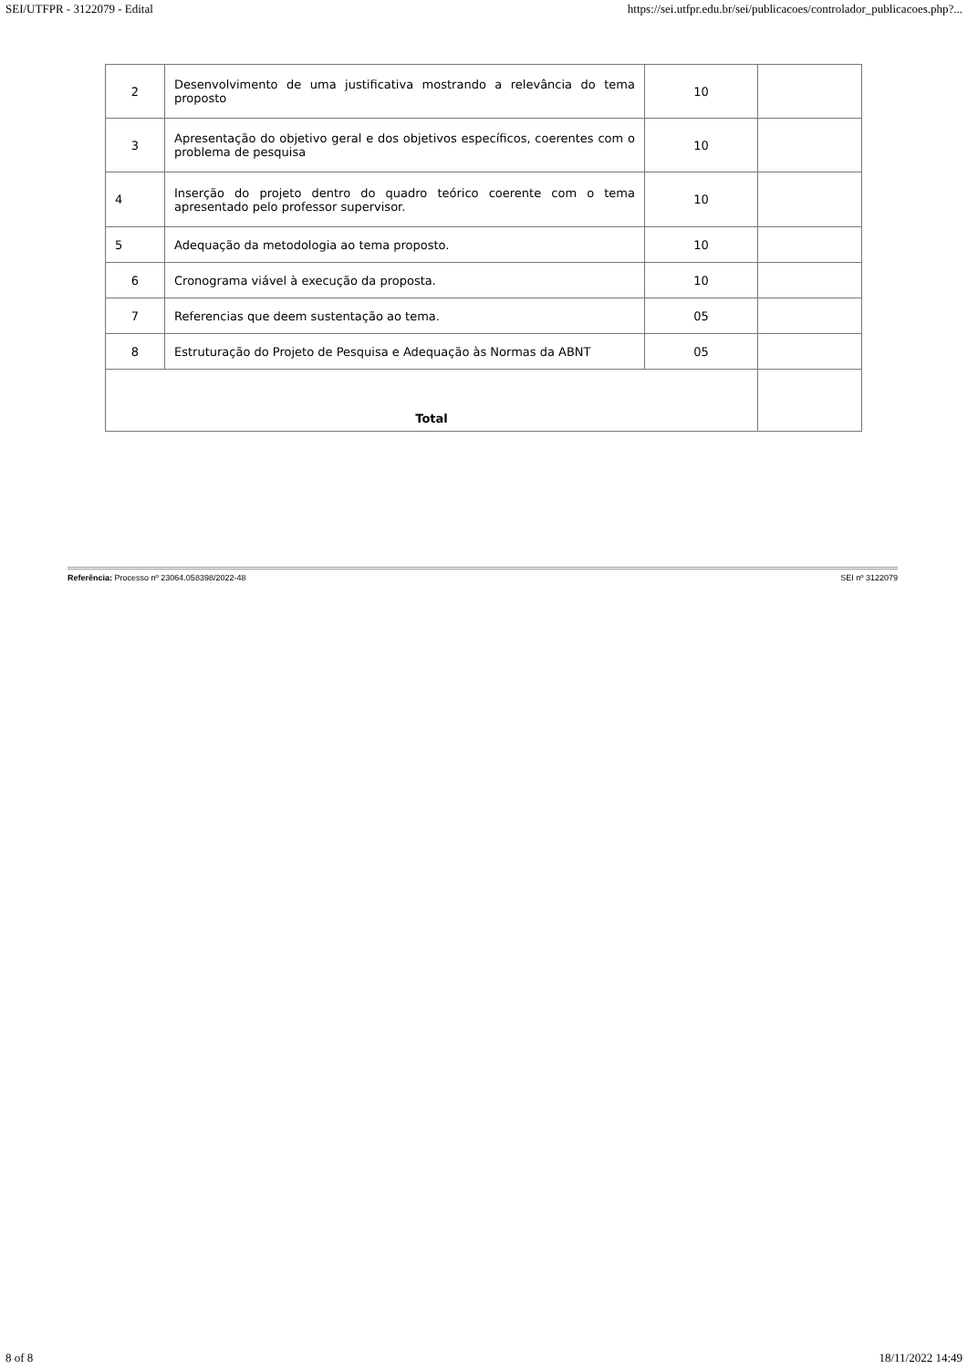SEI/UTFPR - 3122079 - Edital https://sei.utfpr.edu.br/sei/publicacoes/controlador_publicacoes.php?...
| 2 | Desenvolvimento de uma justificativa mostrando a relevância do tema proposto | 10 | |
| 3 | Apresentação do objetivo geral e dos objetivos específicos, coerentes com o problema de pesquisa | 10 | |
| 4 | Inserção do projeto dentro do quadro teórico coerente com o tema apresentado pelo professor supervisor. | 10 | |
| 5 | Adequação da metodologia ao tema proposto. | 10 | |
| 6 | Cronograma viável à execução da proposta. | 10 | |
| 7 | Referencias que deem sustentação ao tema. | 05 | |
| 8 | Estruturação do Projeto de Pesquisa e Adequação às Normas da ABNT | 05 | |
| Total | | | |
Referência: Processo nº 23064.058398/2022-48 SEI nº 3122079
8 of 8 18/11/2022 14:49